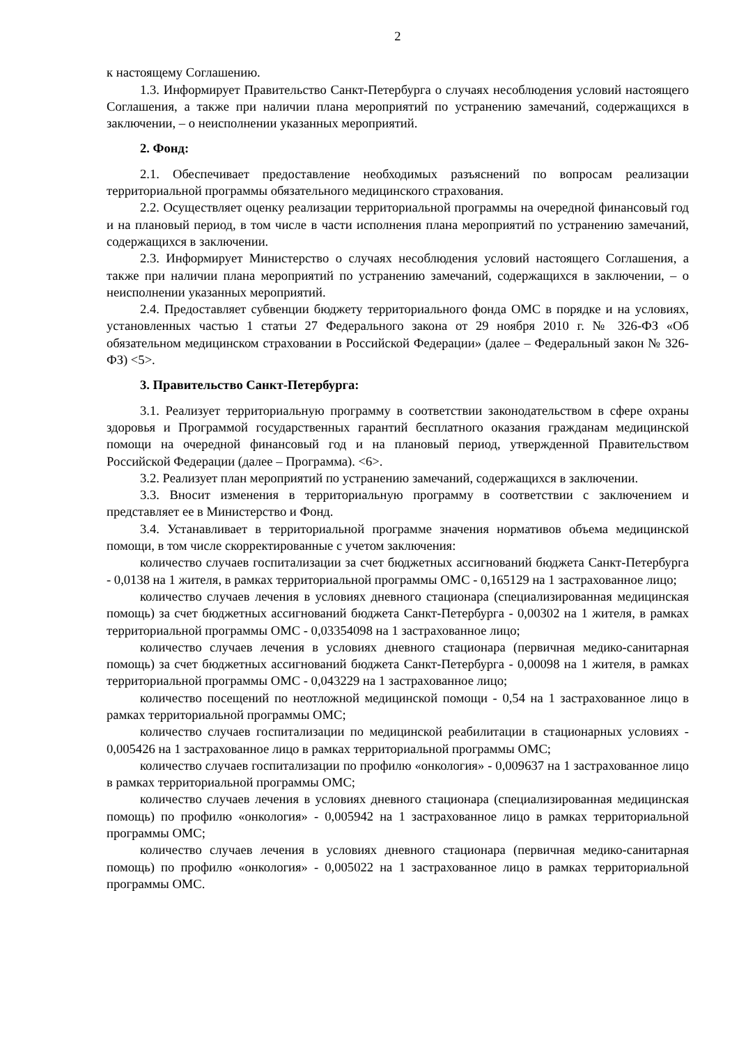2
к настоящему Соглашению.
1.3. Информирует Правительство Санкт-Петербурга о случаях несоблюдения условий настоящего Соглашения, а также при наличии плана мероприятий по устранению замечаний, содержащихся в заключении, – о неисполнении указанных мероприятий.
2. Фонд:
2.1. Обеспечивает предоставление необходимых разъяснений по вопросам реализации территориальной программы обязательного медицинского страхования.
2.2. Осуществляет оценку реализации территориальной программы на очередной финансовый год и на плановый период, в том числе в части исполнения плана мероприятий по устранению замечаний, содержащихся в заключении.
2.3. Информирует Министерство о случаях несоблюдения условий настоящего Соглашения, а также при наличии плана мероприятий по устранению замечаний, содержащихся в заключении, – о неисполнении указанных мероприятий.
2.4. Предоставляет субвенции бюджету территориального фонда ОМС в порядке и на условиях, установленных частью 1 статьи 27 Федерального закона от 29 ноября 2010 г. № 326-ФЗ «Об обязательном медицинском страховании в Российской Федерации» (далее – Федеральный закон № 326-ФЗ) <5>.
3. Правительство Санкт-Петербурга:
3.1. Реализует территориальную программу в соответствии законодательством в сфере охраны здоровья и Программой государственных гарантий бесплатного оказания гражданам медицинской помощи на очередной финансовый год и на плановый период, утвержденной Правительством Российской Федерации (далее – Программа). <6>.
3.2. Реализует план мероприятий по устранению замечаний, содержащихся в заключении.
3.3. Вносит изменения в территориальную программу в соответствии с заключением и представляет ее в Министерство и Фонд.
3.4. Устанавливает в территориальной программе значения нормативов объема медицинской помощи, в том числе скорректированные с учетом заключения:
количество случаев госпитализации за счет бюджетных ассигнований бюджета Санкт-Петербурга - 0,0138 на 1 жителя, в рамках территориальной программы ОМС - 0,165129 на 1 застрахованное лицо;
количество случаев лечения в условиях дневного стационара (специализированная медицинская помощь) за счет бюджетных ассигнований бюджета Санкт-Петербурга - 0,00302 на 1 жителя, в рамках территориальной программы ОМС - 0,03354098 на 1 застрахованное лицо;
количество случаев лечения в условиях дневного стационара (первичная медико-санитарная помощь) за счет бюджетных ассигнований бюджета Санкт-Петербурга - 0,00098 на 1 жителя, в рамках территориальной программы ОМС - 0,043229 на 1 застрахованное лицо;
количество посещений по неотложной медицинской помощи - 0,54 на 1 застрахованное лицо в рамках территориальной программы ОМС;
количество случаев госпитализации по медицинской реабилитации в стационарных условиях - 0,005426 на 1 застрахованное лицо в рамках территориальной программы ОМС;
количество случаев госпитализации по профилю «онкология» - 0,009637 на 1 застрахованное лицо в рамках территориальной программы ОМС;
количество случаев лечения в условиях дневного стационара (специализированная медицинская помощь) по профилю «онкология» - 0,005942 на 1 застрахованное лицо в рамках территориальной программы ОМС;
количество случаев лечения в условиях дневного стационара (первичная медико-санитарная помощь) по профилю «онкология» - 0,005022 на 1 застрахованное лицо в рамках территориальной программы ОМС.